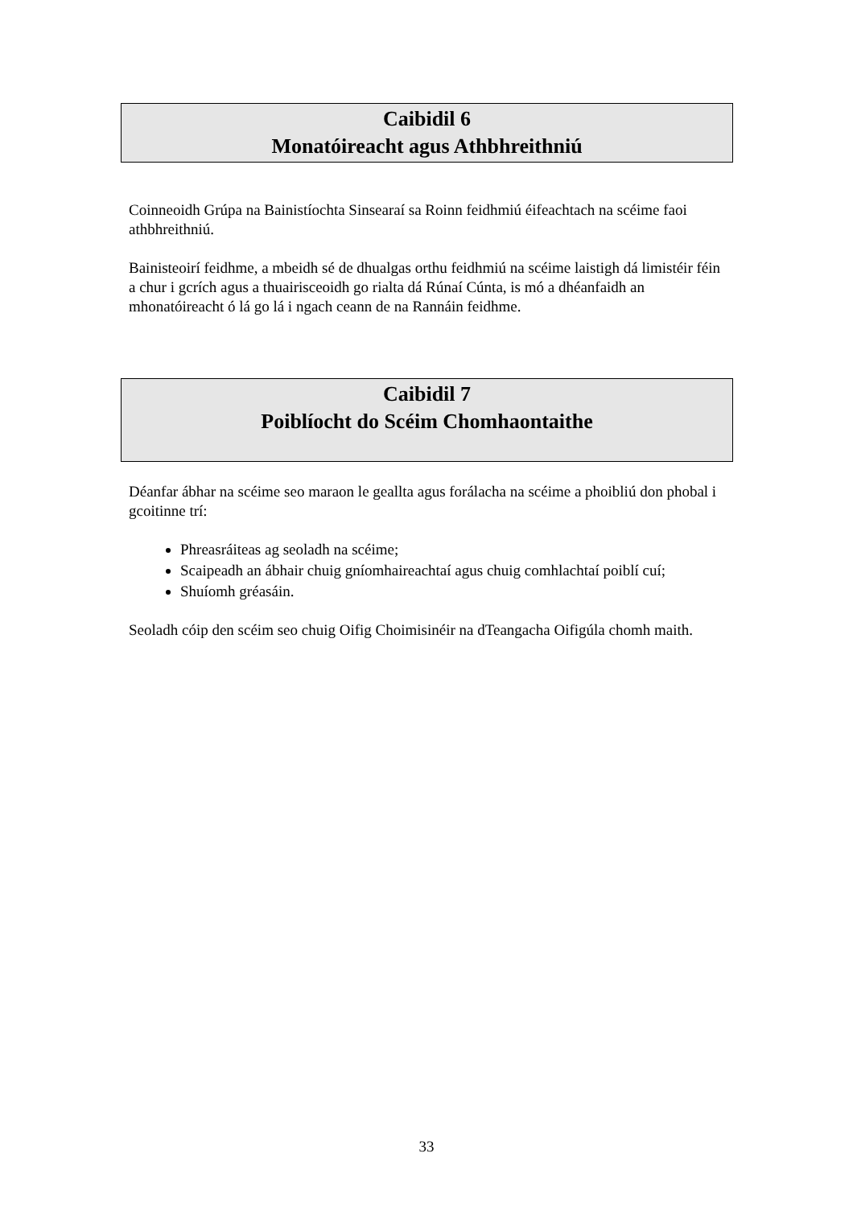Caibidil 6
Monatóireacht agus Athbhreithniú
Coinneoidh Grúpa na Bainistíochta Sinsearaí sa Roinn feidhmiú éifeachtach na scéime faoi athbhreithniú.
Bainisteoirí feidhme, a mbeidh sé de dhualgas orthu feidhmiú na scéime laistigh dá limistéir féin a chur i gcrích agus a thuairisceoidh go rialta dá Rúnaí Cúnta, is mó a dhéanfaidh an mhonatóireacht ó lá go lá i ngach ceann de na Rannáin feidhme.
Caibidil 7
Poiblíocht do Scéim Chomhaontaithe
Déanfar ábhar na scéime seo maraon le geallta agus forálacha na scéime a phoibliú don phobal i gcoitinne trí:
Phreasráiteas ag seoladh na scéime;
Scaipeadh an ábhair chuig gníomhaireachtaí agus chuig comhlachtaí poiblí cuí;
Shuíomh gréasáin.
Seoladh cóip den scéim seo chuig Oifig Choimisinéir na dTeangacha Oifigúla chomh maith.
33